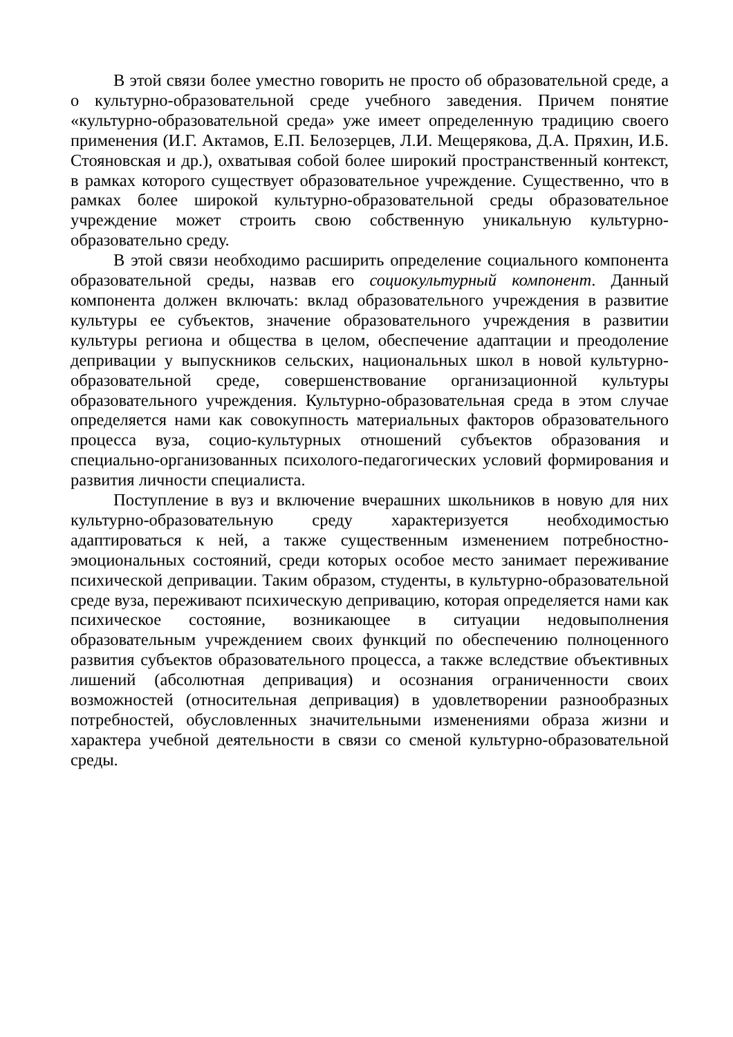В этой связи более уместно говорить не просто об образовательной среде, а о культурно-образовательной среде учебного заведения. Причем понятие «культурно-образовательной среда» уже имеет определенную традицию своего применения (И.Г. Актамов, Е.П. Белозерцев, Л.И. Мещерякова, Д.А. Пряхин, И.Б. Стояновская и др.), охватывая собой более широкий пространственный контекст, в рамках которого существует образовательное учреждение. Существенно, что в рамках более широкой культурно-образовательной среды образовательное учреждение может строить свою собственную уникальную культурно-образовательно среду.
В этой связи необходимо расширить определение социального компонента образовательной среды, назвав его социокультурный компонент. Данный компонента должен включать: вклад образовательного учреждения в развитие культуры ее субъектов, значение образовательного учреждения в развитии культуры региона и общества в целом, обеспечение адаптации и преодоление депривации у выпускников сельских, национальных школ в новой культурно-образовательной среде, совершенствование организационной культуры образовательного учреждения. Культурно-образовательная среда в этом случае определяется нами как совокупность материальных факторов образовательного процесса вуза, социо-культурных отношений субъектов образования и специально-организованных психолого-педагогических условий формирования и развития личности специалиста.
Поступление в вуз и включение вчерашних школьников в новую для них культурно-образовательную среду характеризуется необходимостью адаптироваться к ней, а также существенным изменением потребностно-эмоциональных состояний, среди которых особое место занимает переживание психической депривации. Таким образом, студенты, в культурно-образовательной среде вуза, переживают психическую депривацию, которая определяется нами как психическое состояние, возникающее в ситуации недовыполнения образовательным учреждением своих функций по обеспечению полноценного развития субъектов образовательного процесса, а также вследствие объективных лишений (абсолютная депривация) и осознания ограниченности своих возможностей (относительная депривация) в удовлетворении разнообразных потребностей, обусловленных значительными изменениями образа жизни и характера учебной деятельности в связи со сменой культурно-образовательной среды.